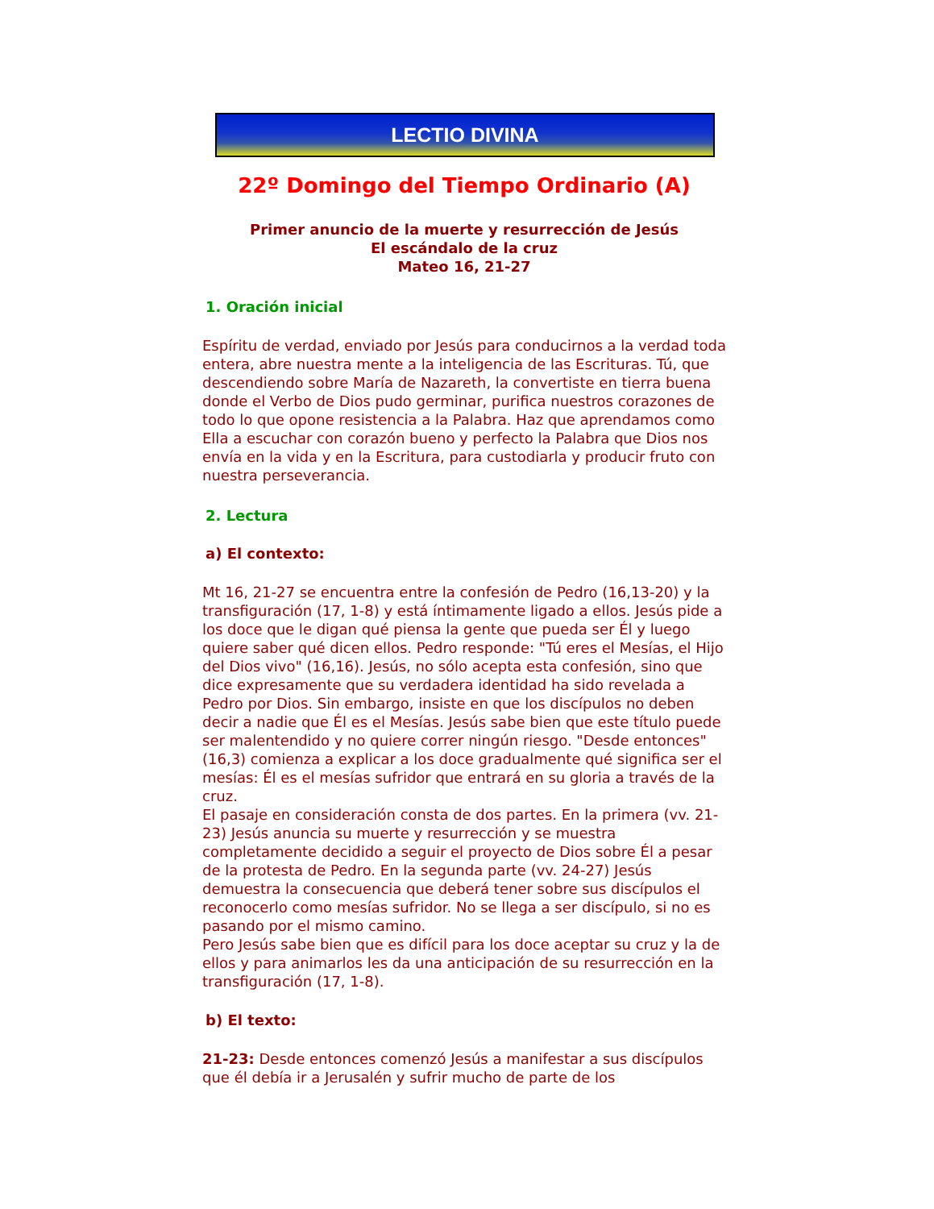LECTIO DIVINA
22º Domingo del Tiempo Ordinario (A)
Primer anuncio de la muerte y resurrección de Jesús
El escándalo de la cruz
Mateo 16, 21-27
1. Oración inicial
Espíritu de verdad, enviado por Jesús para conducirnos a la verdad toda entera, abre nuestra mente a la inteligencia de las Escrituras. Tú, que descendiendo sobre María de Nazareth, la convertiste en tierra buena donde el Verbo de Dios pudo germinar, purifica nuestros corazones de todo lo que opone resistencia a la Palabra. Haz que aprendamos como Ella a escuchar con corazón bueno y perfecto la Palabra que Dios nos envía en la vida y en la Escritura, para custodiarla y producir fruto con nuestra perseverancia.
2. Lectura
a) El contexto:
Mt 16, 21-27 se encuentra entre la confesión de Pedro (16,13-20) y la transfiguración (17, 1-8) y está íntimamente ligado a ellos. Jesús pide a los doce que le digan qué piensa la gente que pueda ser Él y luego quiere saber qué dicen ellos. Pedro responde: "Tú eres el Mesías, el Hijo del Dios vivo" (16,16). Jesús, no sólo acepta esta confesión, sino que dice expresamente que su verdadera identidad ha sido revelada a Pedro por Dios. Sin embargo, insiste en que los discípulos no deben decir a nadie que Él es el Mesías. Jesús sabe bien que este título puede ser malentendido y no quiere correr ningún riesgo. "Desde entonces" (16,3) comienza a explicar a los doce gradualmente qué significa ser el mesías: Él es el mesías sufridor que entrará en su gloria a través de la cruz.
El pasaje en consideración consta de dos partes. En la primera (vv. 21-23) Jesús anuncia su muerte y resurrección y se muestra completamente decidido a seguir el proyecto de Dios sobre Él a pesar de la protesta de Pedro. En la segunda parte (vv. 24-27) Jesús demuestra la consecuencia que deberá tener sobre sus discípulos el reconocerlo como mesías sufridor. No se llega a ser discípulo, si no es pasando por el mismo camino.
Pero Jesús sabe bien que es difícil para los doce aceptar su cruz y la de ellos y para animarlos les da una anticipación de su resurrección en la transfiguración (17, 1-8).
b) El texto:
21-23: Desde entonces comenzó Jesús a manifestar a sus discípulos que él debía ir a Jerusalén y sufrir mucho de parte de los